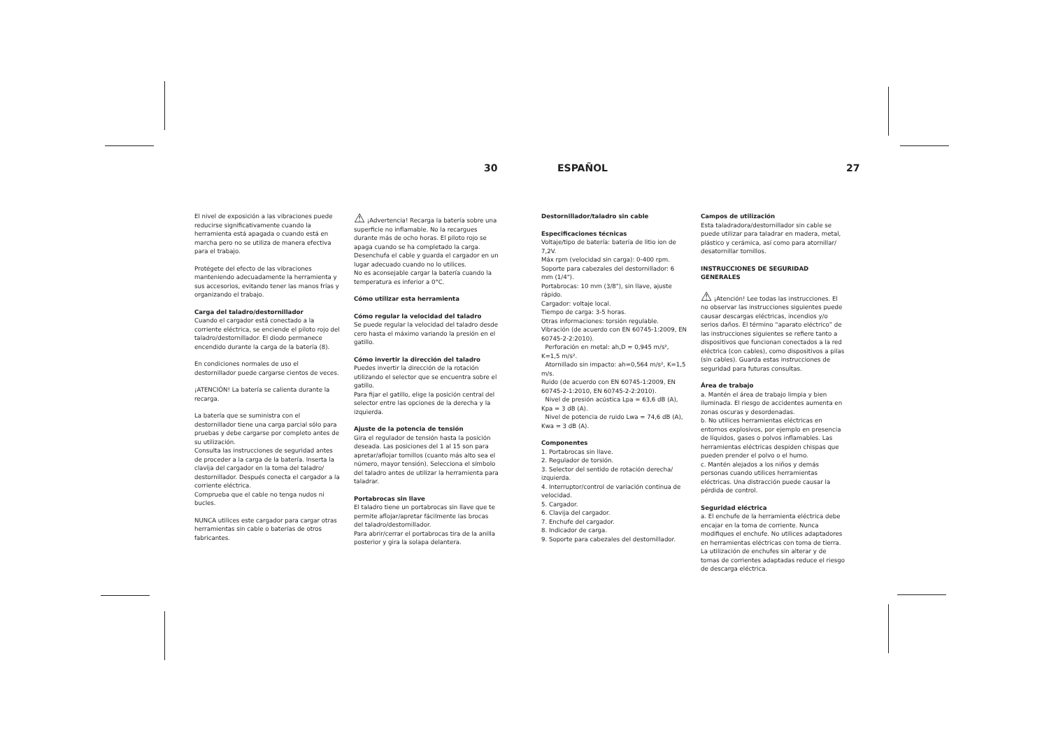30 ESPAÑOL 27
El nivel de exposición a las vibraciones puede reducirse significativamente cuando la herramienta está apagada o cuando está en marcha pero no se utiliza de manera efectiva para el trabajo.
Protégete del efecto de las vibraciones manteniendo adecuadamente la herramienta y sus accesorios, evitando tener las manos frías y organizando el trabajo.
Carga del taladro/destornillador
Cuando el cargador está conectado a la corriente eléctrica, se enciende el piloto rojo del taladro/destornillador. El diodo permanece encendido durante la carga de la batería (8).
En condiciones normales de uso el destornillador puede cargarse cientos de veces.
¡ATENCIÓN! La batería se calienta durante la recarga.
La batería que se suministra con el destornillador tiene una carga parcial sólo para pruebas y debe cargarse por completo antes de su utilización.
Consulta las instrucciones de seguridad antes de proceder a la carga de la batería. Inserta la clavija del cargador en la toma del taladro/ destornillador. Después conecta el cargador a la corriente eléctrica.
Comprueba que el cable no tenga nudos ni bucles.
NUNCA utilices este cargador para cargar otras herramientas sin cable o baterías de otros fabricantes.
⚠ ¡Advertencia! Recarga la batería sobre una superficie no inflamable. No la recargues durante más de ocho horas. El piloto rojo se apaga cuando se ha completado la carga. Desenchufa el cable y guarda el cargador en un lugar adecuado cuando no lo utilices.
No es aconsejable cargar la batería cuando la temperatura es inferior a 0°C.
Cómo utilizar esta herramienta
Cómo regular la velocidad del taladro
Se puede regular la velocidad del taladro desde cero hasta el máximo variando la presión en el gatillo.
Cómo invertir la dirección del taladro
Puedes invertir la dirección de la rotación utilizando el selector que se encuentra sobre el gatillo.
Para fijar el gatillo, elige la posición central del selector entre las opciones de la derecha y la izquierda.
Ajuste de la potencia de tensión
Gira el regulador de tensión hasta la posición deseada. Las posiciones del 1 al 15 son para apretar/aflojar tornillos (cuanto más alto sea el número, mayor tensión). Selecciona el símbolo del taladro antes de utilizar la herramienta para taladrar.
Portabrocas sin llave
El taladro tiene un portabrocas sin llave que te permite aflojar/apretar fácilmente las brocas del taladro/destornillador.
Para abrir/cerrar el portabrocas tira de la anilla posterior y gira la solapa delantera.
Destornillador/taladro sin cable
Especificaciones técnicas
Voltaje/tipo de batería: batería de litio ion de 7,2V.
Máx rpm (velocidad sin carga): 0-400 rpm.
Soporte para cabezales del destornillador: 6 mm (1/4").
Portabrocas: 10 mm (3/8"), sin llave, ajuste rápido.
Cargador: voltaje local.
Tiempo de carga: 3-5 horas.
Otras informaciones: torsión regulable.
Vibración (de acuerdo con EN 60745-1:2009, EN 60745-2-2:2010).
Perforación en metal: ah,D = 0,945 m/s², K=1,5 m/s².
Atornillado sin impacto: ah=0,564 m/s², K=1,5 m/s.
Ruido (de acuerdo con EN 60745-1:2009, EN 60745-2-1:2010, EN 60745-2-2:2010).
Nivel de presión acústica Lpa = 63,6 dB (A), Kpa = 3 dB (A).
Nivel de potencia de ruido Lwa = 74,6 dB (A), Kwa = 3 dB (A).
Componentes
1. Portabrocas sin llave.
2. Regulador de torsión.
3. Selector del sentido de rotación derecha/ izquierda.
4. Interruptor/control de variación continua de velocidad.
5. Cargador.
6. Clavija del cargador.
7. Enchufe del cargador.
8. Indicador de carga.
9. Soporte para cabezales del destornillador.
Campos de utilización
Esta taladradora/destornillador sin cable se puede utilizar para taladrar en madera, metal, plástico y cerámica, así como para atornillar/ desatornillar tornillos.
INSTRUCCIONES DE SEGURIDAD GENERALES
⚠ ¡Atención! Lee todas las instrucciones. El no observar las instrucciones siguientes puede causar descargas eléctricas, incendios y/o serios daños. El término “aparato eléctrico” de las instrucciones siguientes se refiere tanto a dispositivos que funcionan conectados a la red eléctrica (con cables), como dispositivos a pilas (sin cables). Guarda estas instrucciones de seguridad para futuras consultas.
Área de trabajo
a. Mantén el área de trabajo limpia y bien iluminada. El riesgo de accidentes aumenta en zonas oscuras y desordenadas.
b. No utilices herramientas eléctricas en entornos explosivos, por ejemplo en presencia de líquidos, gases o polvos inflamables. Las herramientas eléctricas despiden chispas que pueden prender el polvo o el humo.
c. Mantén alejados a los niños y demás personas cuando utilices herramientas eléctricas. Una distracción puede causar la pérdida de control.
Seguridad eléctrica
a. El enchufe de la herramienta eléctrica debe encajar en la toma de corriente. Nunca modifiques el enchufe. No utilices adaptadores en herramientas eléctricas con toma de tierra. La utilización de enchufes sin alterar y de tomas de corrientes adaptadas reduce el riesgo de descarga eléctrica.